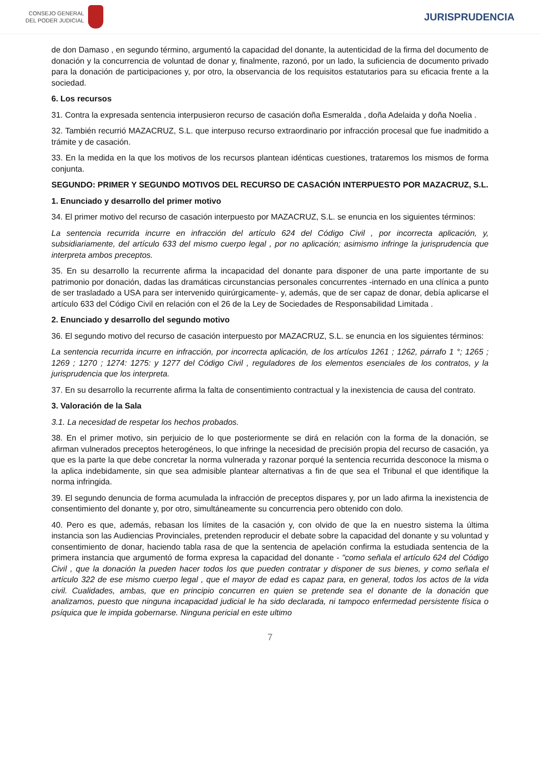CONSEJO GENERAL
DEL PODER JUDICIAL
JURISPRUDENCIA
de don Damaso , en segundo término, argumentó la capacidad del donante, la autenticidad de la firma del documento de donación y la concurrencia de voluntad de donar y, finalmente, razonó, por un lado, la suficiencia de documento privado para la donación de participaciones y, por otro, la observancia de los requisitos estatutarios para su eficacia frente a la sociedad.
6. Los recursos
31. Contra la expresada sentencia interpusieron recurso de casación doña Esmeralda , doña Adelaida y doña Noelia .
32. También recurrió MAZACRUZ, S.L. que interpuso recurso extraordinario por infracción procesal que fue inadmitido a trámite y de casación.
33. En la medida en la que los motivos de los recursos plantean idénticas cuestiones, trataremos los mismos de forma conjunta.
SEGUNDO: PRIMER Y SEGUNDO MOTIVOS DEL RECURSO DE CASACIÓN INTERPUESTO POR MAZACRUZ, S.L.
1. Enunciado y desarrollo del primer motivo
34. El primer motivo del recurso de casación interpuesto por MAZACRUZ, S.L. se enuncia en los siguientes términos:
La sentencia recurrida incurre en infracción del artículo 624 del Código Civil , por incorrecta aplicación, y, subsidiariamente, del artículo 633 del mismo cuerpo legal , por no aplicación; asimismo infringe la jurisprudencia que interpreta ambos preceptos.
35. En su desarrollo la recurrente afirma la incapacidad del donante para disponer de una parte importante de su patrimonio por donación, dadas las dramáticas circunstancias personales concurrentes -internado en una clínica a punto de ser trasladado a USA para ser intervenido quirúrgicamente- y, además, que de ser capaz de donar, debía aplicarse el artículo 633 del Código Civil en relación con el 26 de la Ley de Sociedades de Responsabilidad Limitada .
2. Enunciado y desarrollo del segundo motivo
36. El segundo motivo del recurso de casación interpuesto por MAZACRUZ, S.L. se enuncia en los siguientes términos:
La sentencia recurrida incurre en infracción, por incorrecta aplicación, de los artículos 1261 ; 1262, párrafo 1 °; 1265 ; 1269 ; 1270 ; 1274: 1275: y 1277 del Código Civil , reguladores de los elementos esenciales de los contratos, y la jurisprudencia que los interpreta.
37. En su desarrollo la recurrente afirma la falta de consentimiento contractual y la inexistencia de causa del contrato.
3. Valoración de la Sala
3.1. La necesidad de respetar los hechos probados.
38. En el primer motivo, sin perjuicio de lo que posteriormente se dirá en relación con la forma de la donación, se afirman vulnerados preceptos heterogéneos, lo que infringe la necesidad de precisión propia del recurso de casación, ya que es la parte la que debe concretar la norma vulnerada y razonar porqué la sentencia recurrida desconoce la misma o la aplica indebidamente, sin que sea admisible plantear alternativas a fin de que sea el Tribunal el que identifique la norma infringida.
39. El segundo denuncia de forma acumulada la infracción de preceptos dispares y, por un lado afirma la inexistencia de consentimiento del donante y, por otro, simultáneamente su concurrencia pero obtenido con dolo.
40. Pero es que, además, rebasan los límites de la casación y, con olvido de que la en nuestro sistema la última instancia son las Audiencias Provinciales, pretenden reproducir el debate sobre la capacidad del donante y su voluntad y consentimiento de donar, haciendo tabla rasa de que la sentencia de apelación confirma la estudiada sentencia de la primera instancia que argumentó de forma expresa la capacidad del donante - "como señala el artículo 624 del Código Civil , que la donación la pueden hacer todos los que pueden contratar y disponer de sus bienes, y como señala el artículo 322 de ese mismo cuerpo legal , que el mayor de edad es capaz para, en general, todos los actos de la vida civil. Cualidades, ambas, que en principio concurren en quien se pretende sea el donante de la donación que analizamos, puesto que ninguna incapacidad judicial le ha sido declarada, ni tampoco enfermedad persistente física o psíquica que le impida gobernarse. Ninguna pericial en este ultimo
7